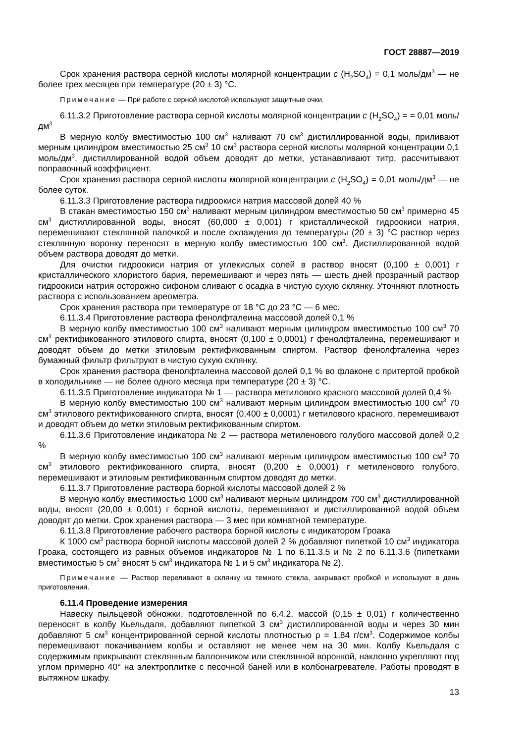ГОСТ 28887—2019
Срок хранения раствора серной кислоты молярной концентрации с (H<sub>2</sub>SO<sub>4</sub>) = 0,1 моль/дм<sup>3</sup> — не более трех месяцев при температуре (20 ± 3) °С.
Примечание — При работе с серной кислотой используют защитные очки.
6.11.3.2 Приготовление раствора серной кислоты молярной концентрации с (H<sub>2</sub>SO<sub>4</sub>) = = 0,01 моль/дм<sup>3</sup>
В мерную колбу вместимостью 100 см<sup>3</sup> наливают 70 см<sup>3</sup> дистиллированной воды, приливают мерным цилиндром вместимостью 25 см<sup>3</sup> 10 см<sup>3</sup> раствора серной кислоты молярной концентрации 0,1 моль/дм<sup>3</sup>, дистиллированной водой объем доводят до метки, устанавливают титр, рассчитывают поправочный коэффициент.
Срок хранения раствора серной кислоты молярной концентрации с (H<sub>2</sub>SO<sub>4</sub>) = 0,01 моль/дм<sup>3</sup> — не более суток.
6.11.3.3 Приготовление раствора гидроокиси натрия массовой долей 40 %
В стакан вместимостью 150 см<sup>3</sup> наливают мерным цилиндром вместимостью 50 см<sup>3</sup> примерно 45 см<sup>3</sup> дистиллированной воды, вносят (60,000 ± 0,001) г кристаллической гидроокиси натрия, перемешивают стеклянной палочкой и после охлаждения до температуры (20 ± 3) °С раствор через стеклянную воронку переносят в мерную колбу вместимостью 100 см<sup>3</sup>. Дистиллированной водой объем раствора доводят до метки.
Для очистки гидроокиси натрия от углекислых солей в раствор вносят (0,100 ± 0,001) г кристаллического хлористого бария, перемешивают и через пять — шесть дней прозрачный раствор гидроокиси натрия осторожно сифоном сливают с осадка в чистую сухую склянку. Уточняют плотность раствора с использованием ареометра.
Срок хранения раствора при температуре от 18 °С до 23 °С — 6 мес.
6.11.3.4 Приготовление раствора фенолфталеина массовой долей 0,1 %
В мерную колбу вместимостью 100 см<sup>3</sup> наливают мерным цилиндром вместимостью 100 см<sup>3</sup> 70 см<sup>3</sup> ректификованного этилового спирта, вносят (0,100 ± 0,0001) г фенолфталеина, перемешивают и доводят объем до метки этиловым ректификованным спиртом. Раствор фенолфталеина через бумажный фильтр фильтруют в чистую сухую склянку.
Срок хранения раствора фенолфталеина массовой долей 0,1 % во флаконе с притертой пробкой в холодильнике — не более одного месяца при температуре (20 ± 3) °С.
6.11.3.5 Приготовление индикатора № 1 — раствора метилового красного массовой долей 0,4 %
В мерную колбу вместимостью 100 см<sup>3</sup> наливают мерным цилиндром вместимостью 100 см<sup>3</sup> 70 см<sup>3</sup> этилового ректификованного спирта, вносят (0,400 ± 0,0001) г метилового красного, перемешивают и доводят объем до метки этиловым ректификованным спиртом.
6.11.3.6 Приготовление индикатора № 2 — раствора метиленового голубого массовой долей 0,2 %
В мерную колбу вместимостью 100 см<sup>3</sup> наливают мерным цилиндром вместимостью 100 см<sup>3</sup> 70 см<sup>3</sup> этилового ректификованного спирта, вносят (0,200 ± 0,0001) г метиленового голубого, перемешивают и этиловым ректификованным спиртом доводят до метки.
6.11.3.7 Приготовление раствора борной кислоты массовой долей 2 %
В мерную колбу вместимостью 1000 см<sup>3</sup> наливают мерным цилиндром 700 см<sup>3</sup> дистиллированной воды, вносят (20,00 ± 0,001) г борной кислоты, перемешивают и дистиллированной водой объем доводят до метки. Срок хранения раствора — 3 мес при комнатной температуре.
6.11.3.8 Приготовление рабочего раствора борной кислоты с индикатором Гроака
К 1000 см<sup>3</sup> раствора борной кислоты массовой долей 2 % добавляют пипеткой 10 см<sup>3</sup> индикатора Гроака, состоящего из равных объемов индикаторов № 1 по 6.11.3.5 и № 2 по 6.11.3.6 (пипетками вместимостью 5 см<sup>3</sup> вносят 5 см<sup>3</sup> индикатора № 1 и 5 см<sup>3</sup> индикатора № 2).
Примечание — Раствор переливают в склянку из темного стекла, закрывают пробкой и используют в день приготовления.
6.11.4 Проведение измерения
Навеску пыльцевой обножки, подготовленной по 6.4.2, массой (0,15 ± 0,01) г количественно переносят в колбу Кьельдаля, добавляют пипеткой 3 см<sup>3</sup> дистиллированной воды и через 30 мин добавляют 5 см<sup>3</sup> концентрированной серной кислоты плотностью ρ = 1,84 г/см<sup>3</sup>. Содержимое колбы перемешивают покачиванием колбы и оставляют не менее чем на 30 мин. Колбу Кьельдаля с содержимым прикрывают стеклянным баллончиком или стеклянной воронкой, наклонно укрепляют под углом примерно 40° на электроплитке с песочной баней или в колбонагревателе. Работы проводят в вытяжном шкафу.
13